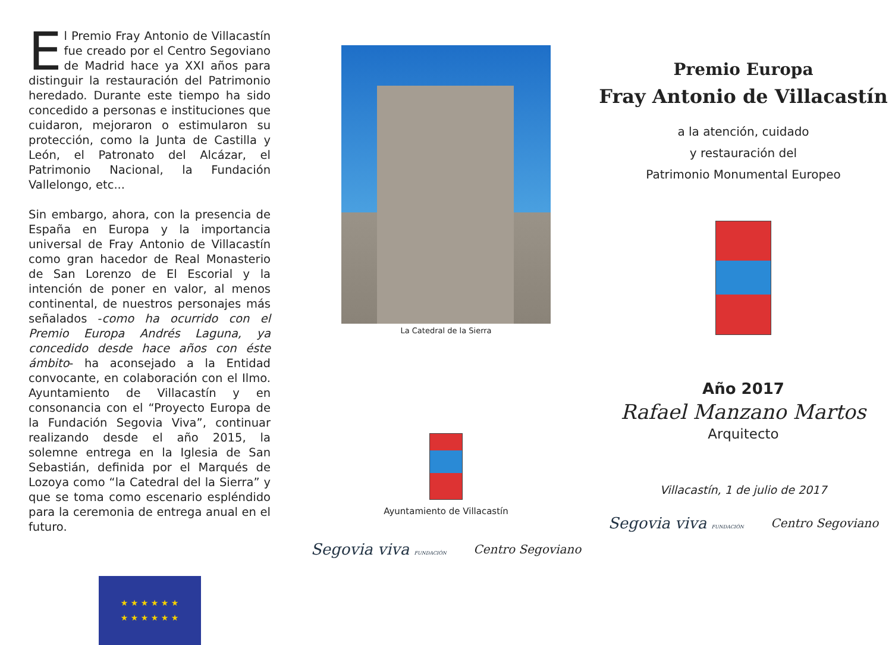El Premio Fray Antonio de Villacastín fue creado por el Centro Segoviano de Madrid hace ya XXI años para distinguir la restauración del Patrimonio heredado. Durante este tiempo ha sido concedido a personas e instituciones que cuidaron, mejoraron o estimularon su protección, como la Junta de Castilla y León, el Patronato del Alcázar, el Patrimonio Nacional, la Fundación Vallelongo, etc...
Sin embargo, ahora, con la presencia de España en Europa y la importancia universal de Fray Antonio de Villacastín como gran hacedor de Real Monasterio de San Lorenzo de El Escorial y la intención de poner en valor, al menos continental, de nuestros personajes más señalados -como ha ocurrido con el Premio Europa Andrés Laguna, ya concedido desde hace años con éste ámbito- ha aconsejado a la Entidad convocante, en colaboración con el Ilmo. Ayuntamiento de Villacastín y en consonancia con el “Proyecto Europa de la Fundación Segovia Viva”, continuar realizando desde el año 2015, la solemne entrega en la Iglesia de San Sebastián, definida por el Marqués de Lozoya como “la Catedral del la Sierra” y que se toma como escenario espléndido para la ceremonia de entrega anual en el futuro.
★ ★ ★ ★ ★ ★
★ ★ ★ ★ ★ ★
La Catedral de la Sierra
Ayuntamiento de Villacastín
Segovia viva FUNDACIÓN Centro Segoviano
Premio Europa
Fray Antonio de Villacastín
a la atención, cuidado
y restauración del
Patrimonio Monumental Europeo
Año 2017
Rafael Manzano Martos
Arquitecto
Villacastín, 1 de julio de 2017
Segovia viva FUNDACIÓN Centro Segoviano